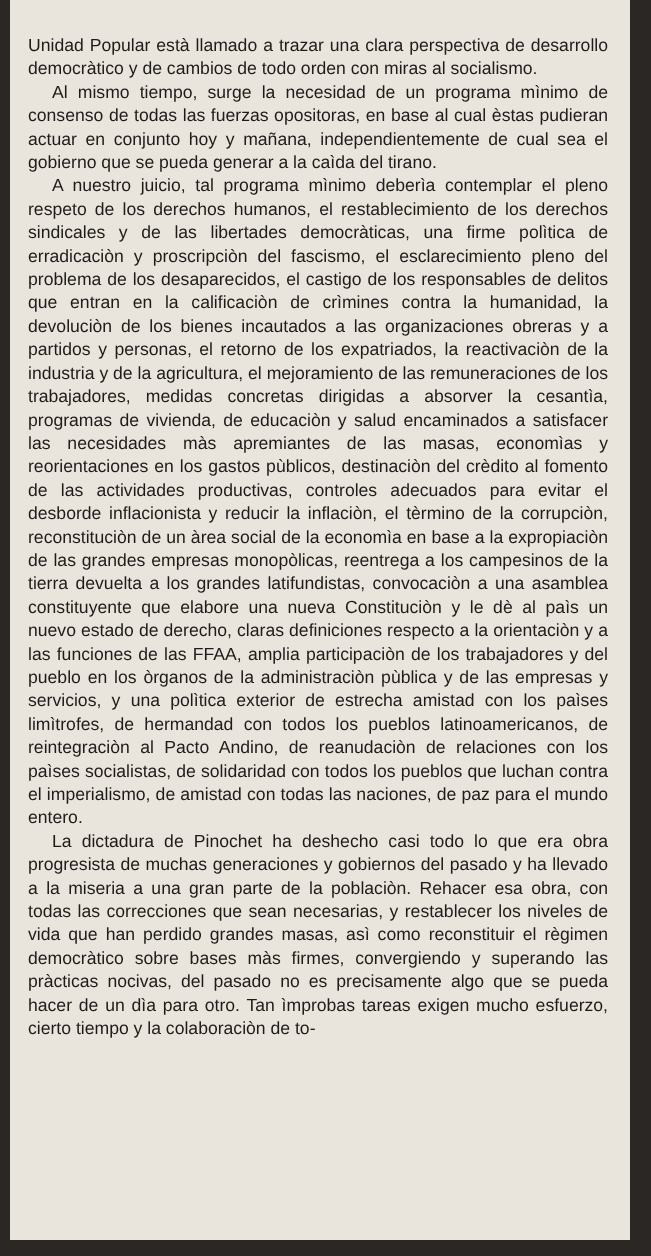Unidad Popular està llamado a trazar una clara perspectiva de desarrollo democràtico y de cambios de todo orden con miras al socialismo.
Al mismo tiempo, surge la necesidad de un programa mìnimo de consenso de todas las fuerzas opositoras, en base al cual èstas pudieran actuar en conjunto hoy y mañana, independientemente de cual sea el gobierno que se pueda generar a la caìda del tirano.
A nuestro juicio, tal programa mìnimo deberìa contemplar el pleno respeto de los derechos humanos, el restablecimiento de los derechos sindicales y de las libertades democràticas, una firme polìtica de erradicaciòn y proscripciòn del fascismo, el esclarecimiento pleno del problema de los desaparecidos, el castigo de los responsables de delitos que entran en la calificaciòn de crìmines contra la humanidad, la devoluciòn de los bienes incautados a las organizaciones obreras y a partidos y personas, el retorno de los expatriados, la reactivaciòn de la industria y de la agricultura, el mejoramiento de las remuneraciones de los trabajadores, medidas concretas dirigidas a absorver la cesantìa, programas de vivienda, de educaciòn y salud encaminados a satisfacer las necesidades màs apremiantes de las masas, economìas y reorientaciones en los gastos pùblicos, destinaciòn del crèdito al fomento de las actividades productivas, controles adecuados para evitar el desborde inflacionista y reducir la inflaciòn, el tèrmino de la corrupciòn, reconstituciòn de un àrea social de la economìa en base a la expropiaciòn de las grandes empresas monopòlicas, reentrega a los campesinos de la tierra devuelta a los grandes latifundistas, convocaciòn a una asamblea constituyente que elabore una nueva Constituciòn y le dè al paìs un nuevo estado de derecho, claras definiciones respecto a la orientaciòn y a las funciones de las FFAA, amplia participaciòn de los trabajadores y del pueblo en los òrganos de la administraciòn pùblica y de las empresas y servicios, y una polìtica exterior de estrecha amistad con los paìses limìtrofes, de hermandad con todos los pueblos latinoamericanos, de reintegraciòn al Pacto Andino, de reanudaciòn de relaciones con los paìses socialistas, de solidaridad con todos los pueblos que luchan contra el imperialismo, de amistad con todas las naciones, de paz para el mundo entero.
La dictadura de Pinochet ha deshecho casi todo lo que era obra progresista de muchas generaciones y gobiernos del pasado y ha llevado a la miseria a una gran parte de la poblaciòn. Rehacer esa obra, con todas las correcciones que sean necesarias, y restablecer los niveles de vida que han perdido grandes masas, asì como reconstituir el règimen democràtico sobre bases màs firmes, convergiendo y superando las pràcticas nocivas, del pasado no es precisamente algo que se pueda hacer de un dìa para otro. Tan ìmprobas tareas exigen mucho esfuerzo, cierto tiempo y la colaboraciòn de to-